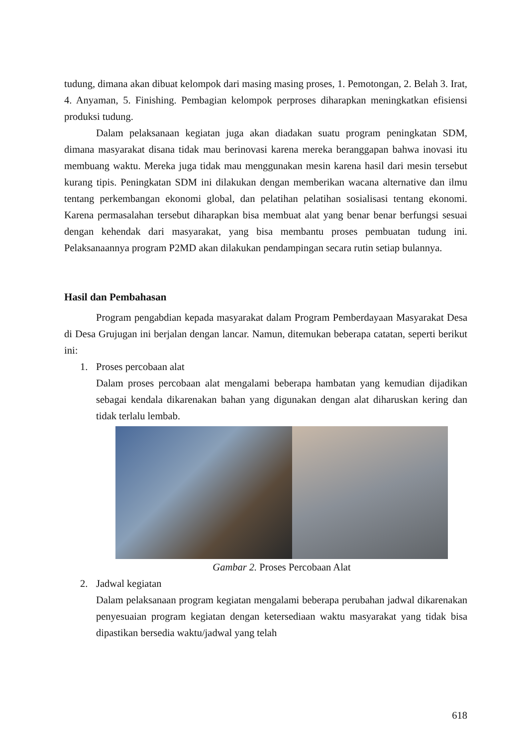tudung, dimana akan dibuat kelompok dari masing masing proses, 1. Pemotongan, 2. Belah 3. Irat, 4. Anyaman, 5. Finishing. Pembagian kelompok perproses diharapkan meningkatkan efisiensi produksi tudung.
Dalam pelaksanaan kegiatan juga akan diadakan suatu program peningkatan SDM, dimana masyarakat disana tidak mau berinovasi karena mereka beranggapan bahwa inovasi itu membuang waktu. Mereka juga tidak mau menggunakan mesin karena hasil dari mesin tersebut kurang tipis. Peningkatan SDM ini dilakukan dengan memberikan wacana alternative dan ilmu tentang perkembangan ekonomi global, dan pelatihan pelatihan sosialisasi tentang ekonomi. Karena permasalahan tersebut diharapkan bisa membuat alat yang benar benar berfungsi sesuai dengan kehendak dari masyarakat, yang bisa membantu proses pembuatan tudung ini. Pelaksanaannya program P2MD akan dilakukan pendampingan secara rutin setiap bulannya.
Hasil dan Pembahasan
Program pengabdian kepada masyarakat dalam Program Pemberdayaan Masyarakat Desa di Desa Grujugan ini berjalan dengan lancar. Namun, ditemukan beberapa catatan, seperti berikut ini:
1. Proses percobaan alat
Dalam proses percobaan alat mengalami beberapa hambatan yang kemudian dijadikan sebagai kendala dikarenakan bahan yang digunakan dengan alat diharuskan kering dan tidak terlalu lembab.
Gambar 2. Proses Percobaan Alat
2. Jadwal kegiatan
Dalam pelaksanaan program kegiatan mengalami beberapa perubahan jadwal dikarenakan penyesuaian program kegiatan dengan ketersediaan waktu masyarakat yang tidak bisa dipastikan bersedia waktu/jadwal yang telah
618